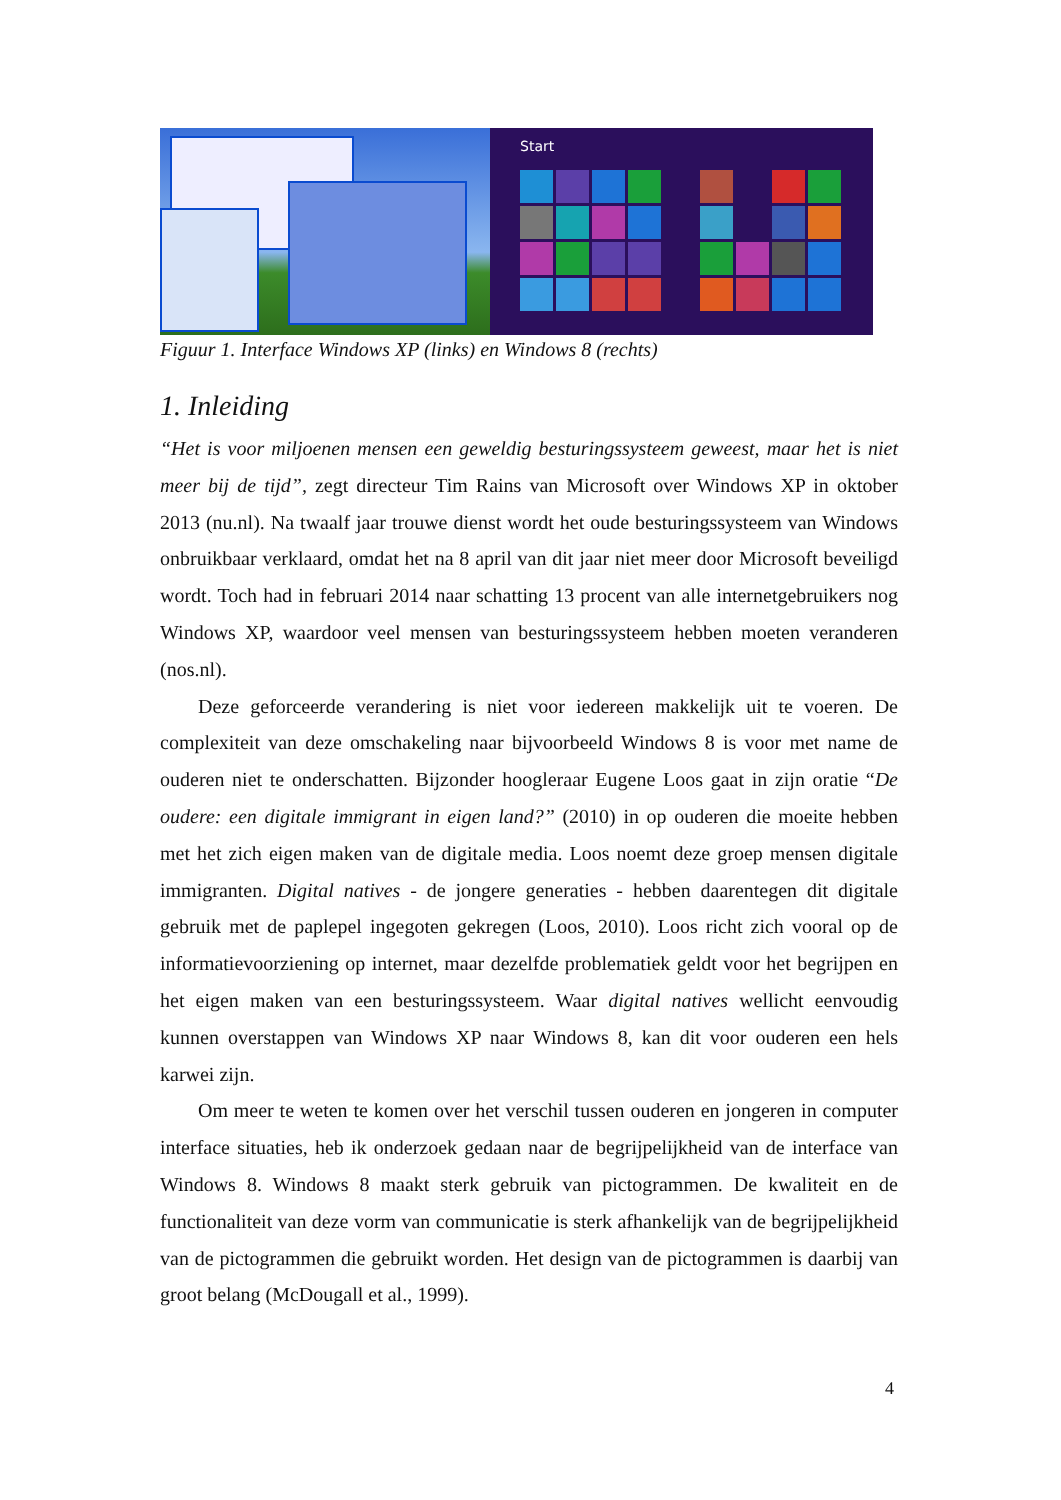Start
Figuur 1. Interface Windows XP (links) en Windows 8 (rechts)
1. Inleiding
“Het is voor miljoenen mensen een geweldig besturingssysteem geweest, maar het is niet meer bij de tijd”, zegt directeur Tim Rains van Microsoft over Windows XP in oktober 2013 (nu.nl). Na twaalf jaar trouwe dienst wordt het oude besturingssysteem van Windows onbruikbaar verklaard, omdat het na 8 april van dit jaar niet meer door Microsoft beveiligd wordt. Toch had in februari 2014 naar schatting 13 procent van alle internetgebruikers nog Windows XP, waardoor veel mensen van besturingssysteem hebben moeten veranderen (nos.nl).
Deze geforceerde verandering is niet voor iedereen makkelijk uit te voeren. De complexiteit van deze omschakeling naar bijvoorbeeld Windows 8 is voor met name de ouderen niet te onderschatten. Bijzonder hoogleraar Eugene Loos gaat in zijn oratie “De oudere: een digitale immigrant in eigen land?” (2010) in op ouderen die moeite hebben met het zich eigen maken van de digitale media. Loos noemt deze groep mensen digitale immigranten. Digital natives - de jongere generaties - hebben daarentegen dit digitale gebruik met de paplepel ingegoten gekregen (Loos, 2010). Loos richt zich vooral op de informatievoorziening op internet, maar dezelfde problematiek geldt voor het begrijpen en het eigen maken van een besturingssysteem. Waar digital natives wellicht eenvoudig kunnen overstappen van Windows XP naar Windows 8, kan dit voor ouderen een hels karwei zijn.
Om meer te weten te komen over het verschil tussen ouderen en jongeren in computer interface situaties, heb ik onderzoek gedaan naar de begrijpelijkheid van de interface van Windows 8. Windows 8 maakt sterk gebruik van pictogrammen. De kwaliteit en de functionaliteit van deze vorm van communicatie is sterk afhankelijk van de begrijpelijkheid van de pictogrammen die gebruikt worden. Het design van de pictogrammen is daarbij van groot belang (McDougall et al., 1999).
4